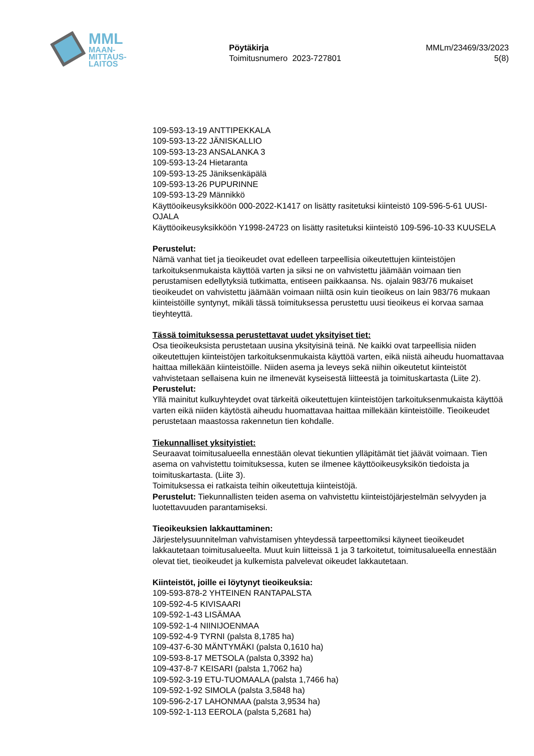MML
MAAN-
MITTAUS-
LAITOS
Pöytäkirja
Toimitusnumero 2023-727801
MMLm/23469/33/2023
5(8)
109-593-13-19 ANTTIPEKKALA
109-593-13-22 JÄNISKALLIO
109-593-13-23 ANSALANKA 3
109-593-13-24 Hietaranta
109-593-13-25 Jäniksenkäpälä
109-593-13-26 PUPURINNE
109-593-13-29 Männikkö
Käyttöoikeusyksikköön 000-2022-K1417 on lisätty rasitetuksi kiinteistö 109-596-5-61 UUSI-OJALA
Käyttöoikeusyksikköön Y1998-24723 on lisätty rasitetuksi kiinteistö 109-596-10-33 KUUSELA
Perustelut:
Nämä vanhat tiet ja tieoikeudet ovat edelleen tarpeellisia oikeutettujen kiinteistöjen tarkoituksenmukaista käyttöä varten ja siksi ne on vahvistettu jäämään voimaan tien perustamisen edellytyksiä tutkimatta, entiseen paikkaansa. Ns. ojalain 983/76 mukaiset tieoikeudet on vahvistettu jäämään voimaan niiltä osin kuin tieoikeus on lain 983/76 mukaan kiinteistöille syntynyt, mikäli tässä toimituksessa perustettu uusi tieoikeus ei korvaa samaa tieyhteyttä.
Tässä toimituksessa perustettavat uudet yksityiset tiet:
Osa tieoikeuksista perustetaan uusina yksityisinä teinä. Ne kaikki ovat tarpeellisia niiden oikeutettujen kiinteistöjen tarkoituksenmukaista käyttöä varten, eikä niistä aiheudu huomattavaa haittaa millekään kiinteistöille. Niiden asema ja leveys sekä niihin oikeutetut kiinteistöt vahvistetaan sellaisena kuin ne ilmenevät kyseisestä liitteestä ja toimituskartasta (Liite 2).
Perustelut:
Yllä mainitut kulkuyhteydet ovat tärkeitä oikeutettujen kiinteistöjen tarkoituksenmukaista käyttöä varten eikä niiden käytöstä aiheudu huomattavaa haittaa millekään kiinteistöille. Tieoikeudet perustetaan maastossa rakennetun tien kohdalle.
Tiekunnalliset yksityistiet:
Seuraavat toimitusalueella ennestään olevat tiekuntien ylläpitämät tiet jäävät voimaan. Tien asema on vahvistettu toimituksessa, kuten se ilmenee käyttöoikeusyksikön tiedoista ja toimituskartasta. (Liite 3).
Toimituksessa ei ratkaista teihin oikeutettuja kiinteistöjä.
Perustelut: Tiekunnallisten teiden asema on vahvistettu kiinteistöjärjestelmän selvyyden ja luotettavuuden parantamiseksi.
Tieoikeuksien lakkauttaminen:
Järjestelysuunnitelman vahvistamisen yhteydessä tarpeettomiksi käyneet tieoikeudet lakkautetaan toimitusalueelta. Muut kuin liitteissä 1 ja 3 tarkoitetut, toimitusalueella ennestään olevat tiet, tieoikeudet ja kulkemista palvelevat oikeudet lakkautetaan.
Kiinteistöt, joille ei löytynyt tieoikeuksia:
109-593-878-2 YHTEINEN RANTAPALSTA
109-592-4-5 KIVISAARI
109-592-1-43 LISÄMAA
109-592-1-4 NIINIJOENMAA
109-592-4-9 TYRNI (palsta 8,1785 ha)
109-437-6-30 MÄNTYMÄKI (palsta 0,1610 ha)
109-593-8-17 METSOLA (palsta 0,3392 ha)
109-437-8-7 KEISARI (palsta 1,7062 ha)
109-592-3-19 ETU-TUOMAALA (palsta 1,7466 ha)
109-592-1-92 SIMOLA (palsta 3,5848 ha)
109-596-2-17 LAHONMAA (palsta 3,9534 ha)
109-592-1-113 EEROLA (palsta 5,2681 ha)